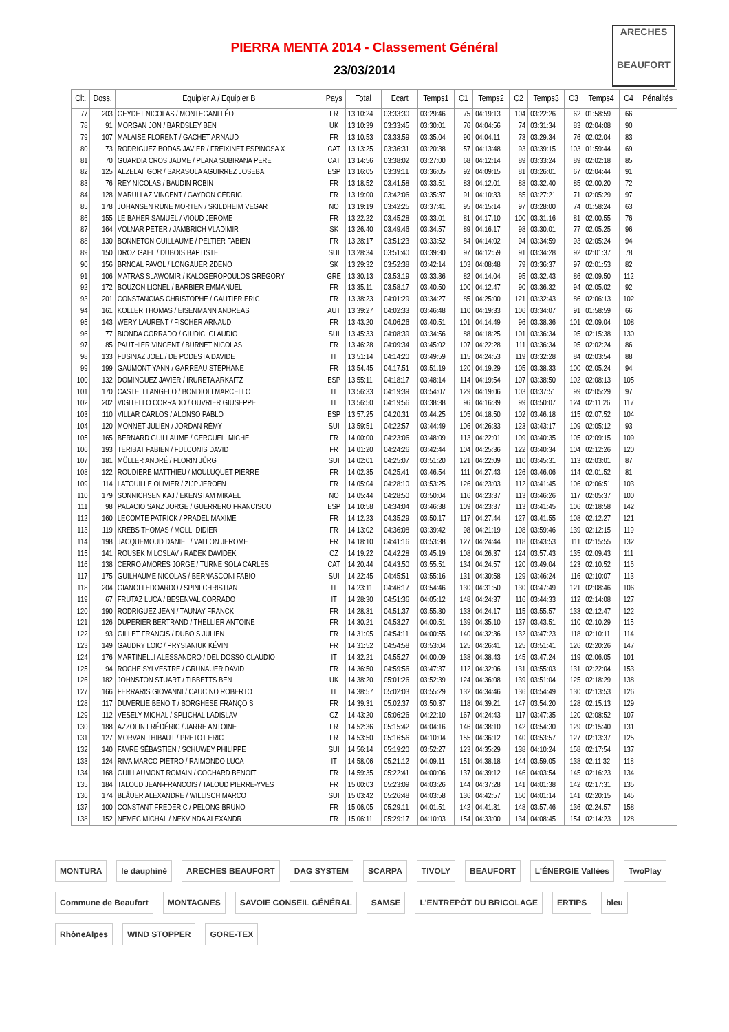PIERRA MENTA 2014 - Classement Général
23/03/2014
ARECHES
BEAUFORT
| Clt. | Doss. | Equipier A / Equipier B | Pays | Total | Ecart | Temps1 | C1 | Temps2 | C2 | Temps3 | C3 | Temps4 | C4 | Pénalités |
| --- | --- | --- | --- | --- | --- | --- | --- | --- | --- | --- | --- | --- | --- | --- |
| 77 | 203 | GEYDET NICOLAS / MONTEGANI LÉO | FR | 13:10:24 | 03:33:30 | 03:29:46 | 75 | 04:19:13 | 104 | 03:22:26 | 62 | 01:58:59 | 66 | |
| 78 | 91 | MORGAN JON / BARDSLEY BEN | UK | 13:10:39 | 03:33:45 | 03:30:01 | 76 | 04:04:56 | 74 | 03:31:34 | 83 | 02:04:08 | 90 | |
| 79 | 107 | MALAISE FLORENT / GACHET ARNAUD | FR | 13:10:53 | 03:33:59 | 03:35:04 | 90 | 04:04:11 | 73 | 03:29:34 | 76 | 02:02:04 | 83 | |
| 80 | 73 | RODRIGUEZ BODAS JAVIER / FREIXINET ESPINOSA X | CAT | 13:13:25 | 03:36:31 | 03:20:38 | 57 | 04:13:48 | 93 | 03:39:15 | 103 | 01:59:44 | 69 | |
| 81 | 70 | GUARDIA CROS JAUME / PLANA SUBIRANA PERE | CAT | 13:14:56 | 03:38:02 | 03:27:00 | 68 | 04:12:14 | 89 | 03:33:24 | 89 | 02:02:18 | 85 | |
| 82 | 125 | ALZELAI IGOR / SARASOLA AGUIRREZ JOSEBA | ESP | 13:16:05 | 03:39:11 | 03:36:05 | 92 | 04:09:15 | 81 | 03:26:01 | 67 | 02:04:44 | 91 | |
| 83 | 76 | REY NICOLAS / BAUDIN ROBIN | FR | 13:18:52 | 03:41:58 | 03:33:51 | 83 | 04:12:01 | 88 | 03:32:40 | 85 | 02:00:20 | 72 | |
| 84 | 128 | MARULLAZ VINCENT / GAYDON CÉDRIC | FR | 13:19:00 | 03:42:06 | 03:35:37 | 91 | 04:10:33 | 85 | 03:27:21 | 71 | 02:05:29 | 97 | |
| 85 | 178 | JOHANSEN RUNE MORTEN / SKILDHEIM VEGAR | NO | 13:19:19 | 03:42:25 | 03:37:41 | 95 | 04:15:14 | 97 | 03:28:00 | 74 | 01:58:24 | 63 | |
| 86 | 155 | LE BAHER SAMUEL / VIOUD JEROME | FR | 13:22:22 | 03:45:28 | 03:33:01 | 81 | 04:17:10 | 100 | 03:31:16 | 81 | 02:00:55 | 76 | |
| 87 | 164 | VOLNAR PETER / JAMBRICH VLADIMIR | SK | 13:26:40 | 03:49:46 | 03:34:57 | 89 | 04:16:17 | 98 | 03:30:01 | 77 | 02:05:25 | 96 | |
| 88 | 130 | BONNETON GUILLAUME / PELTIER FABIEN | FR | 13:28:17 | 03:51:23 | 03:33:52 | 84 | 04:14:02 | 94 | 03:34:59 | 93 | 02:05:24 | 94 | |
| 89 | 150 | DROZ GAEL / DUBOIS BAPTISTE | SUI | 13:28:34 | 03:51:40 | 03:39:30 | 97 | 04:12:59 | 91 | 03:34:28 | 92 | 02:01:37 | 78 | |
| 90 | 156 | BRNCAL PAVOL / LONGAUER ZDENO | SK | 13:29:32 | 03:52:38 | 03:42:14 | 103 | 04:08:48 | 79 | 03:36:37 | 97 | 02:01:53 | 82 | |
| 91 | 106 | MATRAS SLAWOMIR / KALOGEROPOULOS GREGORY | GRE | 13:30:13 | 03:53:19 | 03:33:36 | 82 | 04:14:04 | 95 | 03:32:43 | 86 | 02:09:50 | 112 | |
| 92 | 172 | BOUZON LIONEL / BARBIER EMMANUEL | FR | 13:35:11 | 03:58:17 | 03:40:50 | 100 | 04:12:47 | 90 | 03:36:32 | 94 | 02:05:02 | 92 | |
| 93 | 201 | CONSTANCIAS CHRISTOPHE / GAUTIER ERIC | FR | 13:38:23 | 04:01:29 | 03:34:27 | 85 | 04:25:00 | 121 | 03:32:43 | 86 | 02:06:13 | 102 | |
| 94 | 161 | KOLLER THOMAS / EISENMANN ANDREAS | AUT | 13:39:27 | 04:02:33 | 03:46:48 | 110 | 04:19:33 | 106 | 03:34:07 | 91 | 01:58:59 | 66 | |
| 95 | 143 | WERY LAURENT / FISCHER ARNAUD | FR | 13:43:20 | 04:06:26 | 03:40:51 | 101 | 04:14:49 | 96 | 03:38:36 | 101 | 02:09:04 | 108 | |
| 96 | 77 | BIONDA CORRADO / GIUDICI CLAUDIO | SUI | 13:45:33 | 04:08:39 | 03:34:56 | 88 | 04:18:25 | 101 | 03:36:34 | 95 | 02:15:38 | 130 | |
| 97 | 85 | PAUTHIER VINCENT / BURNET NICOLAS | FR | 13:46:28 | 04:09:34 | 03:45:02 | 107 | 04:22:28 | 111 | 03:36:34 | 95 | 02:02:24 | 86 | |
| 98 | 133 | FUSINAZ JOEL / DE PODESTA DAVIDE | IT | 13:51:14 | 04:14:20 | 03:49:59 | 115 | 04:24:53 | 119 | 03:32:28 | 84 | 02:03:54 | 88 | |
| 99 | 199 | GAUMONT YANN / GARREAU STEPHANE | FR | 13:54:45 | 04:17:51 | 03:51:19 | 120 | 04:19:29 | 105 | 03:38:33 | 100 | 02:05:24 | 94 | |
| 100 | 132 | DOMINGUEZ JAVIER / IRURETA ARKAITZ | ESP | 13:55:11 | 04:18:17 | 03:48:14 | 114 | 04:19:54 | 107 | 03:38:50 | 102 | 02:08:13 | 105 | |
| 101 | 170 | CASTELLI ANGELO / BONDIOLI MARCELLO | IT | 13:56:33 | 04:19:39 | 03:54:07 | 129 | 04:19:06 | 103 | 03:37:51 | 99 | 02:05:29 | 97 | |
| 102 | 202 | VIGITELLO CORRADO / OUVRIER GIUSEPPE | IT | 13:56:50 | 04:19:56 | 03:38:38 | 96 | 04:16:39 | 99 | 03:50:07 | 124 | 02:11:26 | 117 | |
| 103 | 110 | VILLAR CARLOS / ALONSO PABLO | ESP | 13:57:25 | 04:20:31 | 03:44:25 | 105 | 04:18:50 | 102 | 03:46:18 | 115 | 02:07:52 | 104 | |
| 104 | 120 | MONNET JULIEN / JORDAN RÉMY | SUI | 13:59:51 | 04:22:57 | 03:44:49 | 106 | 04:26:33 | 123 | 03:43:17 | 109 | 02:05:12 | 93 | |
| 105 | 165 | BERNARD GUILLAUME / CERCUEIL MICHEL | FR | 14:00:00 | 04:23:06 | 03:48:09 | 113 | 04:22:01 | 109 | 03:40:35 | 105 | 02:09:15 | 109 | |
| 106 | 193 | TERIBAT FABIEN / FULCONIS DAVID | FR | 14:01:20 | 04:24:26 | 03:42:44 | 104 | 04:25:36 | 122 | 03:40:34 | 104 | 02:12:26 | 120 | |
| 107 | 181 | MÜLLER ANDRÉ / FLORIN JÜRG | SUI | 14:02:01 | 04:25:07 | 03:51:20 | 121 | 04:22:09 | 110 | 03:45:31 | 113 | 02:03:01 | 87 | |
| 108 | 122 | ROUDIERE MATTHIEU / MOULUQUET PIERRE | FR | 14:02:35 | 04:25:41 | 03:46:54 | 111 | 04:27:43 | 126 | 03:46:06 | 114 | 02:01:52 | 81 | |
| 109 | 114 | LATOUILLE OLIVIER / ZIJP JEROEN | FR | 14:05:04 | 04:28:10 | 03:53:25 | 126 | 04:23:03 | 112 | 03:41:45 | 106 | 02:06:51 | 103 | |
| 110 | 179 | SONNICHSEN KAJ / EKENSTAM MIKAEL | NO | 14:05:44 | 04:28:50 | 03:50:04 | 116 | 04:23:37 | 113 | 03:46:26 | 117 | 02:05:37 | 100 | |
| 111 | 98 | PALACIO SANZ JORGE / GUERRERO FRANCISCO | ESP | 14:10:58 | 04:34:04 | 03:46:38 | 109 | 04:23:37 | 113 | 03:41:45 | 106 | 02:18:58 | 142 | |
| 112 | 160 | LECOMTE PATRICK / PRADEL MAXIME | FR | 14:12:23 | 04:35:29 | 03:50:17 | 117 | 04:27:44 | 127 | 03:41:55 | 108 | 02:12:27 | 121 | |
| 113 | 119 | KREBS THOMAS / MOLLI DIDIER | FR | 14:13:02 | 04:36:08 | 03:39:42 | 98 | 04:21:19 | 108 | 03:59:46 | 139 | 02:12:15 | 119 | |
| 114 | 198 | JACQUEMOUD DANIEL / VALLON JEROME | FR | 14:18:10 | 04:41:16 | 03:53:38 | 127 | 04:24:44 | 118 | 03:43:53 | 111 | 02:15:55 | 132 | |
| 115 | 141 | ROUSEK MILOSLAV / RADEK DAVIDEK | CZ | 14:19:22 | 04:42:28 | 03:45:19 | 108 | 04:26:37 | 124 | 03:57:43 | 135 | 02:09:43 | 111 | |
| 116 | 138 | CERRO AMORES JORGE / TURNE SOLA CARLES | CAT | 14:20:44 | 04:43:50 | 03:55:51 | 134 | 04:24:57 | 120 | 03:49:04 | 123 | 02:10:52 | 116 | |
| 117 | 175 | GUILHAUME NICOLAS / BERNASCONI FABIO | SUI | 14:22:45 | 04:45:51 | 03:55:16 | 131 | 04:30:58 | 129 | 03:46:24 | 116 | 02:10:07 | 113 | |
| 118 | 204 | GIANOLI EDOARDO / SPINI CHRISTIAN | IT | 14:23:11 | 04:46:17 | 03:54:46 | 130 | 04:31:50 | 130 | 03:47:49 | 121 | 02:08:46 | 106 | |
| 119 | 67 | FRUTAZ LUCA / BESENVAL CORRADO | IT | 14:28:30 | 04:51:36 | 04:05:12 | 148 | 04:24:37 | 116 | 03:44:33 | 112 | 02:14:08 | 127 | |
| 120 | 190 | RODRIGUEZ JEAN / TAUNAY FRANCK | FR | 14:28:31 | 04:51:37 | 03:55:30 | 133 | 04:24:17 | 115 | 03:55:57 | 133 | 02:12:47 | 122 | |
| 121 | 126 | DUPERIER BERTRAND / THELLIER ANTOINE | FR | 14:30:21 | 04:53:27 | 04:00:51 | 139 | 04:35:10 | 137 | 03:43:51 | 110 | 02:10:29 | 115 | |
| 122 | 93 | GILLET FRANCIS / DUBOIS JULIEN | FR | 14:31:05 | 04:54:11 | 04:00:55 | 140 | 04:32:36 | 132 | 03:47:23 | 118 | 02:10:11 | 114 | |
| 123 | 149 | GAUDRY LOIC / PRYSIANIUK KÉVIN | FR | 14:31:52 | 04:54:58 | 03:53:04 | 125 | 04:26:41 | 125 | 03:51:41 | 126 | 02:20:26 | 147 | |
| 124 | 176 | MARTINELLI ALESSANDRO / DEL DOSSO CLAUDIO | IT | 14:32:21 | 04:55:27 | 04:00:09 | 138 | 04:38:43 | 145 | 03:47:24 | 119 | 02:06:05 | 101 | |
| 125 | 94 | ROCHE SYLVESTRE / GRUNAUER DAVID | FR | 14:36:50 | 04:59:56 | 03:47:37 | 112 | 04:32:06 | 131 | 03:55:03 | 131 | 02:22:04 | 153 | |
| 126 | 182 | JOHNSTON STUART / TIBBETTS BEN | UK | 14:38:20 | 05:01:26 | 03:52:39 | 124 | 04:36:08 | 139 | 03:51:04 | 125 | 02:18:29 | 138 | |
| 127 | 166 | FERRARIS GIOVANNI / CAUCINO ROBERTO | IT | 14:38:57 | 05:02:03 | 03:55:29 | 132 | 04:34:46 | 136 | 03:54:49 | 130 | 02:13:53 | 126 | |
| 128 | 117 | DUVERLIE BENOIT / BORGHESE FRANÇOIS | FR | 14:39:31 | 05:02:37 | 03:50:37 | 118 | 04:39:21 | 147 | 03:54:20 | 128 | 02:15:13 | 129 | |
| 129 | 112 | VESELY MICHAL / SPLICHAL LADISLAV | CZ | 14:43:20 | 05:06:26 | 04:22:10 | 167 | 04:24:43 | 117 | 03:47:35 | 120 | 02:08:52 | 107 | |
| 130 | 188 | AZZOLIN FRÉDÉRIC / JARRE ANTOINE | FR | 14:52:36 | 05:15:42 | 04:04:16 | 146 | 04:38:10 | 142 | 03:54:30 | 129 | 02:15:40 | 131 | |
| 131 | 127 | MORVAN THIBAUT / PRETOT ERIC | FR | 14:53:50 | 05:16:56 | 04:10:04 | 155 | 04:36:12 | 140 | 03:53:57 | 127 | 02:13:37 | 125 | |
| 132 | 140 | FAVRE SÉBASTIEN / SCHUWEY PHILIPPE | SUI | 14:56:14 | 05:19:20 | 03:52:27 | 123 | 04:35:29 | 138 | 04:10:24 | 158 | 02:17:54 | 137 | |
| 133 | 124 | RIVA MARCO PIETRO / RAIMONDO LUCA | IT | 14:58:06 | 05:21:12 | 04:09:11 | 151 | 04:38:18 | 144 | 03:59:05 | 138 | 02:11:32 | 118 | |
| 134 | 168 | GUILLAUMONT ROMAIN / COCHARD BENOIT | FR | 14:59:35 | 05:22:41 | 04:00:06 | 137 | 04:39:12 | 146 | 04:03:54 | 145 | 02:16:23 | 134 | |
| 135 | 184 | TALOUD JEAN-FRANCOIS / TALOUD PIERRE-YVES | FR | 15:00:03 | 05:23:09 | 04:03:26 | 144 | 04:37:28 | 141 | 04:01:38 | 142 | 02:17:31 | 135 | |
| 136 | 174 | BLÄUER ALEXANDRE / WILLISCH MARCO | SUI | 15:03:42 | 05:26:48 | 04:03:58 | 136 | 04:42:57 | 150 | 04:01:14 | 141 | 02:20:15 | 145 | |
| 137 | 100 | CONSTANT FREDERIC / PELONG BRUNO | FR | 15:06:05 | 05:29:11 | 04:01:51 | 142 | 04:41:31 | 148 | 03:57:46 | 136 | 02:24:57 | 158 | |
| 138 | 152 | NEMEC MICHAL / NEKVINDA ALEXANDR | FR | 15:06:11 | 05:29:17 | 04:10:03 | 154 | 04:33:00 | 134 | 04:08:45 | 154 | 02:14:23 | 128 | |
MONTURA le dauphiné ARECHES BEAUFORT DAG SYSTEM SCARPA TIVOLY BEAUFORT L'ÉNERGIE Vallées TwoPlay Commune de Beaufort MONTAGNES SAVOIE CONSEIL GÉNÉRAL SAMSE L'ENTREPÔT DU BRICOLAGE ERTIPS bleu RhôneAlpes WIND STOPPER GORE-TEX